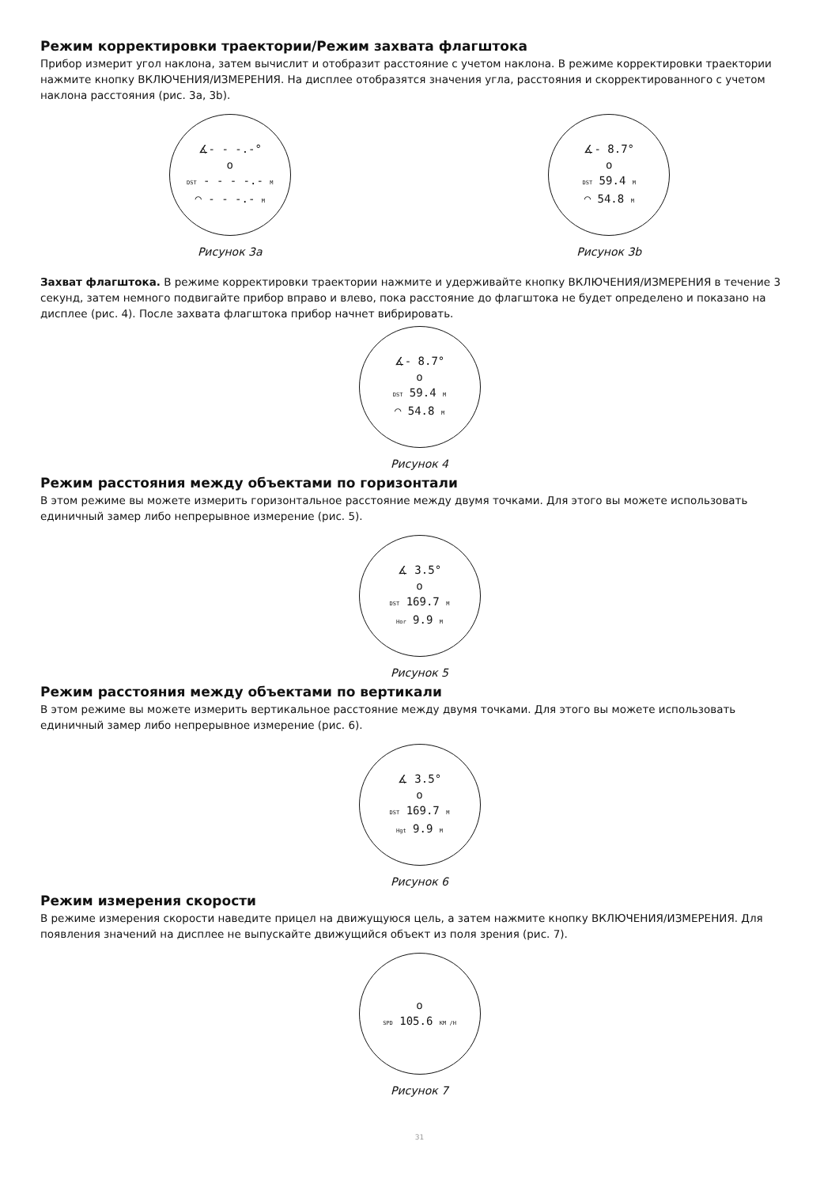Режим корректировки траектории/Режим захвата флагштока
Прибор измерит угол наклона, затем вычислит и отобразит расстояние с учетом наклона. В режиме корректировки траектории нажмите кнопку ВКЛЮЧЕНИЯ/ИЗМЕРЕНИЯ. На дисплее отобразятся значения угла, расстояния и скорректированного с учетом наклона расстояния (рис. 3а, 3b).
∡- - -.-°
o
DST - - - -.- M
◠ - - -.- M
Рисунок 3а
∡- 8.7°
o
DST 59.4 M
◠ 54.8 M
Рисунок 3b
Захват флагштока. В режиме корректировки траектории нажмите и удерживайте кнопку ВКЛЮЧЕНИЯ/ИЗМЕРЕНИЯ в течение 3 секунд, затем немного подвигайте прибор вправо и влево, пока расстояние до флагштока не будет определено и показано на дисплее (рис. 4). После захвата флагштока прибор начнет вибрировать.
∡- 8.7°
o
DST 59.4 M
◠ 54.8 M
Рисунок 4
Режим расстояния между объектами по горизонтали
В этом режиме вы можете измерить горизонтальное расстояние между двумя точками. Для этого вы можете использовать единичный замер либо непрерывное измерение (рис. 5).
∡ 3.5°
o
DST 169.7 M
Hor 9.9 M
Рисунок 5
Режим расстояния между объектами по вертикали
В этом режиме вы можете измерить вертикальное расстояние между двумя точками. Для этого вы можете использовать единичный замер либо непрерывное измерение (рис. 6).
∡ 3.5°
o
DST 169.7 M
Hgt 9.9 M
Рисунок 6
Режим измерения скорости
В режиме измерения скорости наведите прицел на движущуюся цель, а затем нажмите кнопку ВКЛЮЧЕНИЯ/ИЗМЕРЕНИЯ. Для появления значений на дисплее не выпускайте движущийся объект из поля зрения (рис. 7).
o
SPD 105.6 KM /H
Рисунок 7
31